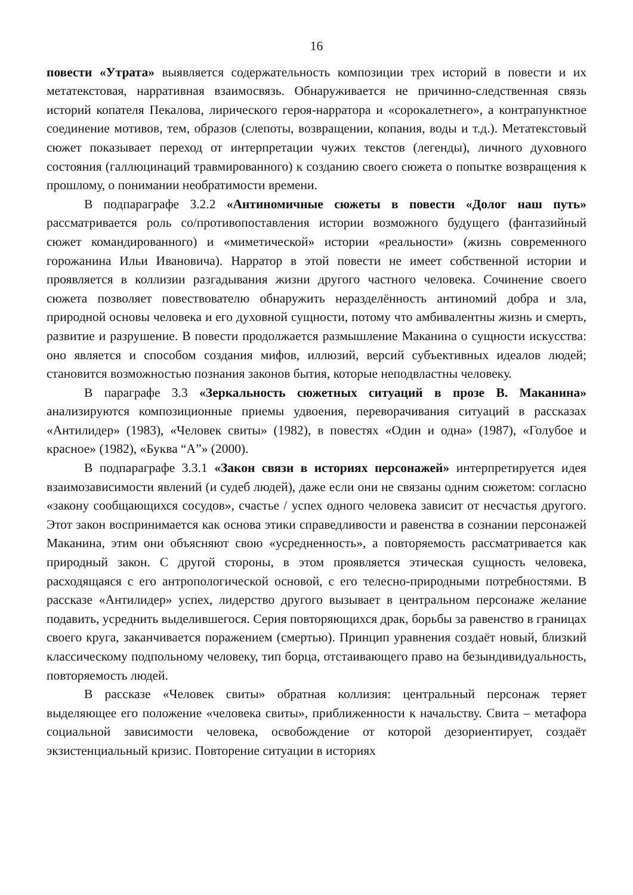16
повести «Утрата» выявляется содержательность композиции трех историй в повести и их метатекстовая, нарративная взаимосвязь. Обнаруживается не причинно-следственная связь историй копателя Пекалова, лирического героя-нарратора и «сорокалетнего», а контрапунктное соединение мотивов, тем, образов (слепоты, возвращении, копания, воды и т.д.). Метатекстовый сюжет показывает переход от интерпретации чужих текстов (легенды), личного духовного состояния (галлюцинаций травмированного) к созданию своего сюжета о попытке возвращения к прошлому, о понимании необратимости времени.
В подпараграфе 3.2.2 «Антиномичные сюжеты в повести «Долог наш путь» рассматривается роль со/противопоставления истории возможного будущего (фантазийный сюжет командированного) и «миметической» истории «реальности» (жизнь современного горожанина Ильи Ивановича). Нарратор в этой повести не имеет собственной истории и проявляется в коллизии разгадывания жизни другого частного человека. Сочинение своего сюжета позволяет повествователю обнаружить неразделённость антиномий добра и зла, природной основы человека и его духовной сущности, потому что амбивалентны жизнь и смерть, развитие и разрушение. В повести продолжается размышление Маканина о сущности искусства: оно является и способом создания мифов, иллюзий, версий субъективных идеалов людей; становится возможностью познания законов бытия, которые неподвластны человеку.
В параграфе 3.3 «Зеркальность сюжетных ситуаций в прозе В. Маканина» анализируются композиционные приемы удвоения, переворачивания ситуаций в рассказах «Антилидер» (1983), «Человек свиты» (1982), в повестях «Один и одна» (1987), «Голубое и красное» (1982), «Буква “А”» (2000).
В подпараграфе 3.3.1 «Закон связи в историях персонажей» интерпретируется идея взаимозависимости явлений (и судеб людей), даже если они не связаны одним сюжетом: согласно «закону сообщающихся сосудов», счастье / успех одного человека зависит от несчастья другого. Этот закон воспринимается как основа этики справедливости и равенства в сознании персонажей Маканина, этим они объясняют свою «усредненность», а повторяемость рассматривается как природный закон. С другой стороны, в этом проявляется этическая сущность человека, расходящаяся с его антропологической основой, с его телесно-природными потребностями. В рассказе «Антилидер» успех, лидерство другого вызывает в центральном персонаже желание подавить, усреднить выделившегося. Серия повторяющихся драк, борьбы за равенство в границах своего круга, заканчивается поражением (смертью). Принцип уравнения создаёт новый, близкий классическому подпольному человеку, тип борца, отстаивающего право на безындивидуальность, повторяемость людей.
В рассказе «Человек свиты» обратная коллизия: центральный персонаж теряет выделяющее его положение «человека свиты», приближенности к начальству. Свита – метафора социальной зависимости человека, освобождение от которой дезориентирует, создаёт экзистенциальный кризис. Повторение ситуации в историях